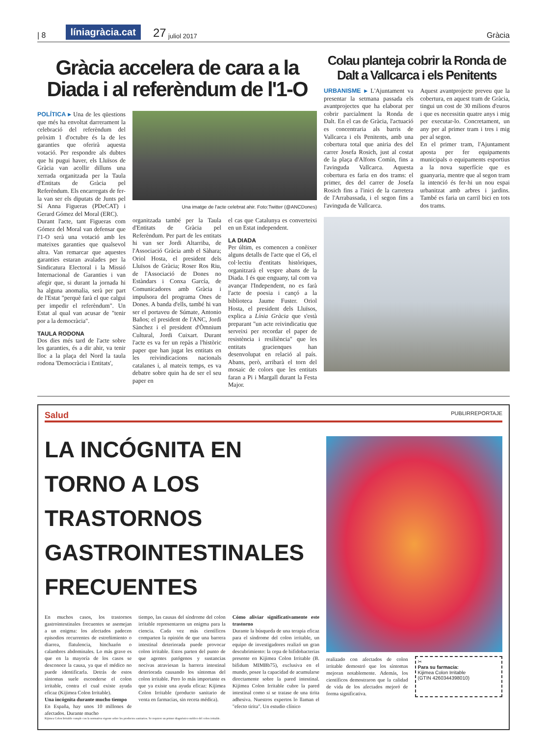| 8 líniagràcia.cat 27 juliol 2017 Gràcia
Gràcia accelera de cara a la Diada i al referèndum de l'1-O
POLÍTICA ▸ Una de les qüestions que més ha envoltat darrerament la celebració del referèndum del pròxim 1 d'octubre és la de les garanties que oferirà aquesta votació. Per respondre als dubtes que hi pugui haver, els Lluïsos de Gràcia van acollir dilluns una xerrada organitzada per la Taula d'Entitats de Gràcia pel Referèndum. Els encarregats de fer-la van ser els diputats de Junts pel Sí Anna Figueras (PDeCAT) i Gerard Gómez del Moral (ERC).
Durant l'acte, tant Figueras com Gómez del Moral van defensar que l'1-O serà una votació amb les mateixes garanties que qualsevol altra. Van remarcar que aquestes garanties estaran avalades per la Sindicatura Electoral i la Missió Internacional de Garanties i van afegir que, si durant la jornada hi ha alguna anomalia, serà per part de l'Estat "perquè farà el que calgui per impedir el referèndum". Un Estat al qual van acusar de "tenir por a la democràcia".
TAULA RODONA
Dos dies més tard de l'acte sobre les garanties, és a dir ahir, va tenir lloc a la plaça del Nord la taula rodona 'Democràcia i Entitats',
Una imatge de l'acte celebrat ahir. Foto:Twitter (@ANCDones)
organitzada també per la Taula d'Entitats de Gràcia pel Referèndum. Per part de les entitats hi van ser Jordi Altarriba, de l'Associació Gràcia amb el Sàhara; Oriol Hosta, el president dels Lluïsos de Gràcia; Roser Ros Riu, de l'Associació de Dones no Estàndars i Conxa García, de Comunicadores amb Gràcia i impulsora del programa Ones de Dones. A banda d'ells, també hi van ser el portaveu de Súmate, Antonio Baños; el president de l'ANC, Jordi Sànchez i el president d'Òmnium Cultural, Jordi Cuixart. Durant l'acte es va fer un repàs a l'històric paper que han jugat les entitats en les reivindicacions nacionals catalanes i, al mateix temps, es va debatre sobre quin ha de ser el seu paper en
el cas que Catalunya es converteixi en un Estat independent.
LA DIADA
Per últim, es comencen a conèixer alguns detalls de l'acte que el G6, el col·lectiu d'entitats històriques, organitzarà el vespre abans de la Diada. I és que enguany, tal com va avançar l'Independent, no es farà l'acte de poesia i cançó a la biblioteca Jaume Fuster. Oriol Hosta, el president dels Lluïsos, explica a Línia Gràcia que s'està preparant "un acte reivindicatiu que serveixi per recordar el paper de resistència i resiliència" que les entitats gracienques han desenvolupat en relació al país. Abans, però, arribarà el torn del mosaic de colors que les entitats faran a Pi i Margall durant la Festa Major.
Colau planteja cobrir la Ronda de Dalt a Vallcarca i els Penitents
URBANISME ▸ L'Ajuntament va presentar la setmana passada els avantprojectes que ha elaborat per cobrir parcialment la Ronda de Dalt. En el cas de Gràcia, l'actuació es concentraria als barris de Vallcarca i els Penitents, amb una cobertura total que aniria des del carrer Josefa Rosich, just al costat de la plaça d'Alfons Comín, fins a l'avinguda Vallcarca. Aquesta cobertura es faria en dos trams: el primer, des del carrer de Josefa Rosich fins a l'inici de la carretera de l'Arrabassada, i el segon fins a l'avinguda de Vallcarca.
Aquest avantprojecte preveu que la cobertura, en aquest tram de Gràcia, tingui un cost de 30 milions d'euros i que es necessitin quatre anys i mig per executar-lo. Concretament, un any per al primer tram i tres i mig per al segon.
En el primer tram, l'Ajuntament aposta per fer equipaments municipals o equipaments esportius a la nova superfície que es guanyaria, mentre que al segon tram la intenció és fer-hi un nou espai urbanitzat amb arbres i jardins. També es faria un carril bici en tots dos trams.
Salud PUBLIRREPORTAJE
LA INCÓGNITA EN TORNO A LOS TRASTORNOS GASTROINTESTINALES FRECUENTES
En muchos casos, los trastornos gastrointestinales frecuentes se asemejan a un enigma: los afectados padecen episodios recurrentes de estreñimiento o diarrea, flatulencia, hinchazón o calambres abdominales. Lo más grave es que en la mayoría de los casos se desconoce la causa, ya que el médico no puede identificarla. Detrás de estos síntomas suele esconderse el colon irritable, contra el cual existe ayuda eficaz (Kijimea Colon Irritable).
Una incógnita durante mucho tiempo
En España, hay unos 10 millones de afectados. Durante mucho
tiempo, las causas del síndrome del colon irritable representaron un enigma para la ciencia. Cada vez más científicos comparten la opinión de que una barrera intestinal deteriorada puede provocar colon irritable. Estos parten del punto de que agentes patógenos y sustancias nocivas atraviesan la barrera intestinal deteriorada causando los síntomas del colon irritable. Pero lo más importante es que ya existe una ayuda eficaz: Kijimea Colon Irritable (producto sanitario de venta en farmacias, sin receta médica).
Cómo aliviar significativamente este trastorno
Durante la búsqueda de una terapia eficaz para el síndrome del colon irritable, un equipo de investigadores realizó un gran descubrimiento: la cepa de bifidobacterias presente en Kijimea Colon Irritable (B. bifidum MIMBb75), exclusiva en el mundo, posee la capacidad de acumularse directamente sobre la pared intestinal. Kijimea Colon Irritable cubre la pared intestinal como si se tratase de una tirita adhesiva. Nuestros expertos lo llaman el "efecto tirita". Un estudio clínico
Kijimea Colon Irritable cumple con la normativa vigente sobre los productos sanitarios. Se requiere un primer diagnóstico médico del colon irritable.
realizado con afectados de colon irritable demostró que los síntomas mejoran notablemente. Además, los científicos demostraron que la calidad de vida de los afectados mejoró de forma significativa.
✂
Para su farmacia:
Kijimea Colon Irritable
(GTIN 4260344398010)